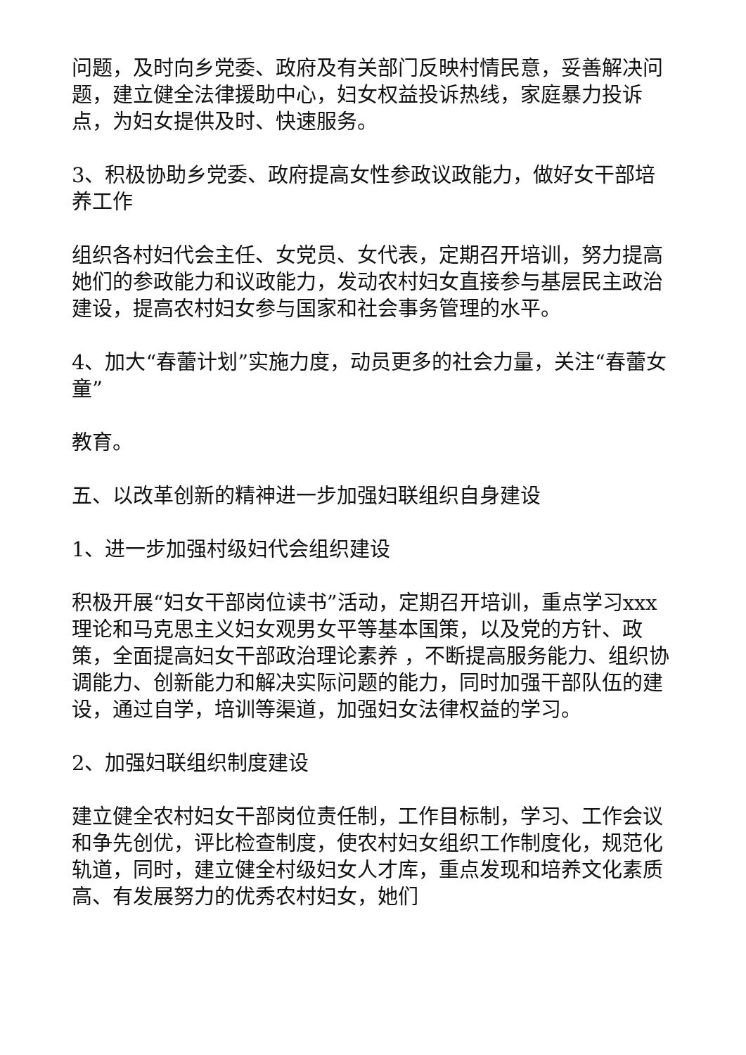问题，及时向乡党委、政府及有关部门反映村情民意，妥善解决问题，建立健全法律援助中心，妇女权益投诉热线，家庭暴力投诉点，为妇女提供及时、快速服务。
3、积极协助乡党委、政府提高女性参政议政能力，做好女干部培养工作
组织各村妇代会主任、女党员、女代表，定期召开培训，努力提高她们的参政能力和议政能力，发动农村妇女直接参与基层民主政治建设，提高农村妇女参与国家和社会事务管理的水平。
4、加大“春蕾计划”实施力度，动员更多的社会力量，关注“春蕾女童”
教育。
五、以改革创新的精神进一步加强妇联组织自身建设
1、进一步加强村级妇代会组织建设
积极开展“妇女干部岗位读书”活动，定期召开培训，重点学习xxx理论和马克思主义妇女观男女平等基本国策，以及党的方针、政策，全面提高妇女干部政治理论素养 ，不断提高服务能力、组织协调能力、创新能力和解决实际问题的能力，同时加强干部队伍的建设，通过自学，培训等渠道，加强妇女法律权益的学习。
2、加强妇联组织制度建设
建立健全农村妇女干部岗位责任制，工作目标制，学习、工作会议和争先创优，评比检查制度，使农村妇女组织工作制度化，规范化轨道，同时，建立健全村级妇女人才库，重点发现和培养文化素质高、有发展努力的优秀农村妇女，她们